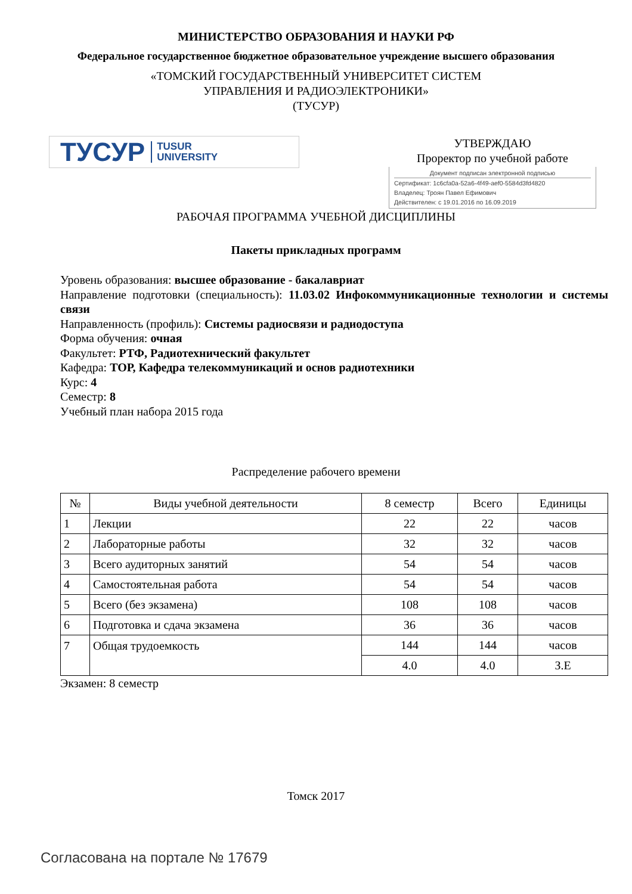МИНИСТЕРСТВО ОБРАЗОВАНИЯ И НАУКИ РФ
Федеральное государственное бюджетное образовательное учреждение высшего образования
«ТОМСКИЙ ГОСУДАРСТВЕННЫЙ УНИВЕРСИТЕТ СИСТЕМ
УПРАВЛЕНИЯ И РАДИОЭЛЕКТРОНИКИ»
(ТУСУР)
ТУСУР TUSUR
UNIVERSITY
УТВЕРЖДАЮ
Проректор по учебной работе
Документ подписан электронной подписью
Сертификат: 1c6cfa0a-52a6-4f49-aef0-5584d3fd4820
Владелец: Троян Павел Ефимович
Действителен: с 19.01.2016 по 16.09.2019
РАБОЧАЯ ПРОГРАММА УЧЕБНОЙ ДИСЦИПЛИНЫ
Пакеты прикладных программ
Уровень образования: высшее образование - бакалавриат
Направление подготовки (специальность): 11.03.02 Инфокоммуникационные технологии и системы связи
Направленность (профиль): Системы радиосвязи и радиодоступа
Форма обучения: очная
Факультет: РТФ, Радиотехнический факультет
Кафедра: ТОР, Кафедра телекоммуникаций и основ радиотехники
Курс: 4
Семестр: 8
Учебный план набора 2015 года
Распределение рабочего времени
| № | Виды учебной деятельности | 8 семестр | Всего | Единицы |
| --- | --- | --- | --- | --- |
| 1 | Лекции | 22 | 22 | часов |
| 2 | Лабораторные работы | 32 | 32 | часов |
| 3 | Всего аудиторных занятий | 54 | 54 | часов |
| 4 | Самостоятельная работа | 54 | 54 | часов |
| 5 | Всего (без экзамена) | 108 | 108 | часов |
| 6 | Подготовка и сдача экзамена | 36 | 36 | часов |
| 7 | Общая трудоемкость | 144 | 144 | часов |
| | | 4.0 | 4.0 | З.Е |
Экзамен: 8 семестр
Томск 2017
Согласована на портале № 17679